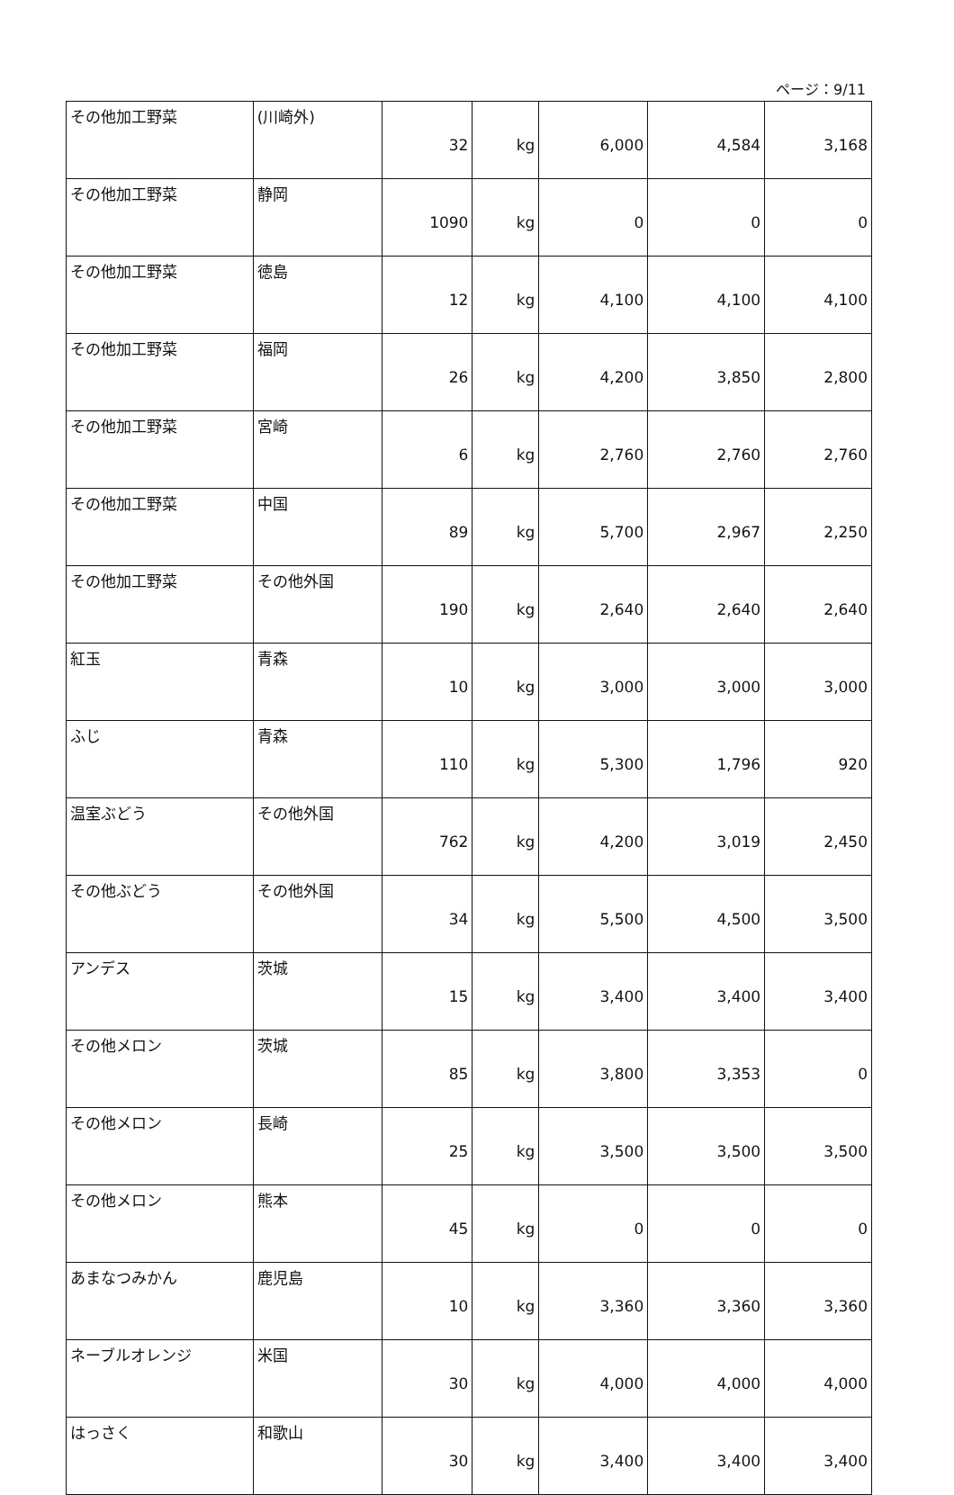ページ：9/11
| その他加工野菜 | (川崎外) | 32 | kg | 6,000 | 4,584 | 3,168 |
| その他加工野菜 | 静岡 | 1090 | kg | 0 | 0 | 0 |
| その他加工野菜 | 徳島 | 12 | kg | 4,100 | 4,100 | 4,100 |
| その他加工野菜 | 福岡 | 26 | kg | 4,200 | 3,850 | 2,800 |
| その他加工野菜 | 宮崎 | 6 | kg | 2,760 | 2,760 | 2,760 |
| その他加工野菜 | 中国 | 89 | kg | 5,700 | 2,967 | 2,250 |
| その他加工野菜 | その他外国 | 190 | kg | 2,640 | 2,640 | 2,640 |
| 紅玉 | 青森 | 10 | kg | 3,000 | 3,000 | 3,000 |
| ふじ | 青森 | 110 | kg | 5,300 | 1,796 | 920 |
| 温室ぶどう | その他外国 | 762 | kg | 4,200 | 3,019 | 2,450 |
| その他ぶどう | その他外国 | 34 | kg | 5,500 | 4,500 | 3,500 |
| アンデス | 茨城 | 15 | kg | 3,400 | 3,400 | 3,400 |
| その他メロン | 茨城 | 85 | kg | 3,800 | 3,353 | 0 |
| その他メロン | 長崎 | 25 | kg | 3,500 | 3,500 | 3,500 |
| その他メロン | 熊本 | 45 | kg | 0 | 0 | 0 |
| あまなつみかん | 鹿児島 | 10 | kg | 3,360 | 3,360 | 3,360 |
| ネーブルオレンジ | 米国 | 30 | kg | 4,000 | 4,000 | 4,000 |
| はっさく | 和歌山 | 30 | kg | 3,400 | 3,400 | 3,400 |